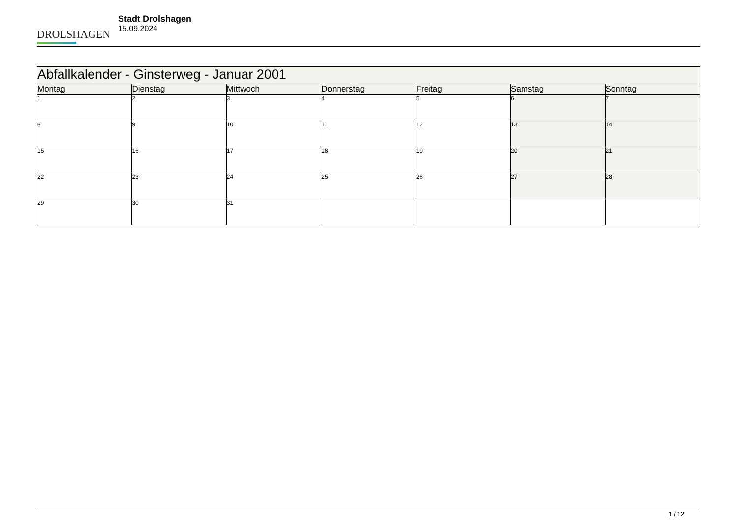DROLSHAGEN
Stadt Drolshagen
15.09.2024
| Abfallkalender - Ginsterweg - Januar 2001 | | | | | | |
| --- | --- | --- | --- | --- | --- | --- |
| Montag | Dienstag | Mittwoch | Donnerstag | Freitag | Samstag | Sonntag |
| 1 | 2 | 3 | 4 | 5 | 6 | 7 |
| 8 | 9 | 10 | 11 | 12 | 13 | 14 |
| 15 | 16 | 17 | 18 | 19 | 20 | 21 |
| 22 | 23 | 24 | 25 | 26 | 27 | 28 |
| 29 | 30 | 31 | | | | |
1 / 12